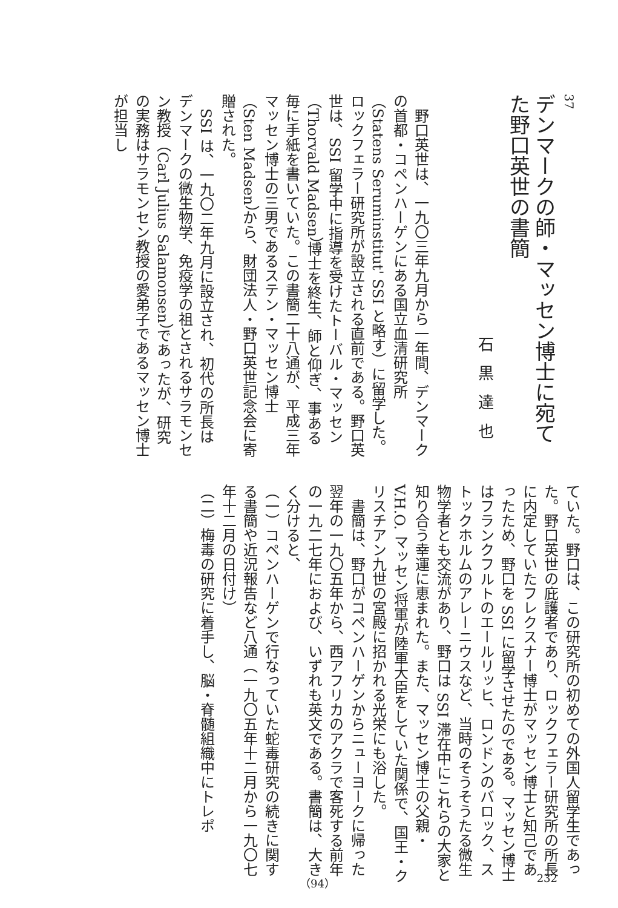37
デンマークの師・マッセン博士に宛てた野口英世の書簡
石黒達也
　野口英世は、一九〇三年九月から一年間、デンマークの首都・コペンハーゲンにある国立血清研究所（Statens Seruminstitut' SSI と略す）に留学した。ロックフェラー研究所が設立される直前である。野口英世は、SSI 留学中に指導を受けたトーバル・マッセン（Thorvald Madsen）博士を終生、師と仰ぎ、事ある毎に手紙を書いていた。この書簡二十八通が、平成三年マッセン博士の三男であるステン・マッセン博士（Sten Madsen）から、財団法人・野口英世記念会に寄贈された。
　SSI は、一九〇二年九月に設立され、初代の所長はデンマークの微生物学、免疫学の祖とされるサラモンセン教授（Carl Julius Salamonsen）であったが、研究の実務はサラモンセン教授の愛弟子であるマッセン博士が担当し
ていた。野口は、この研究所の初めての外国人留学生であった。野口英世の庇護者であり、ロックフェラー研究所の所長に内定していたフレクスナー博士がマッセン博士と知己であったため、野口を SSI に留学させたのである。マッセン博士はフランクフルトのエールリッヒ、ロンドンのバロック、ストックホルムのアレーニウスなど、当時のそうそうたる微生物学者とも交流があり、野口は SSI 滞在中にこれらの大家と知り合う幸運に恵まれた。また、マッセン博士の父親・V.H.O. マッセン将軍が陸軍大臣をしていた関係で、国王・クリスチアン九世の宮殿に招かれる光栄にも浴した。
　書簡は、野口がコペンハーゲンからニューヨークに帰った翌年の一九〇五年から、西アフリカのアクラで客死する前年の一九二七年におよび、いずれも英文である。書簡は、大きく分けると、
（一）コペンハーゲンで行なっていた蛇毒研究の続きに関する書簡や近況報告など八通（一九〇五年十二月から一九〇七年十二月の日付け）
（二）梅毒の研究に着手し、脳・脊髄組織中にトレポ
232 （94）